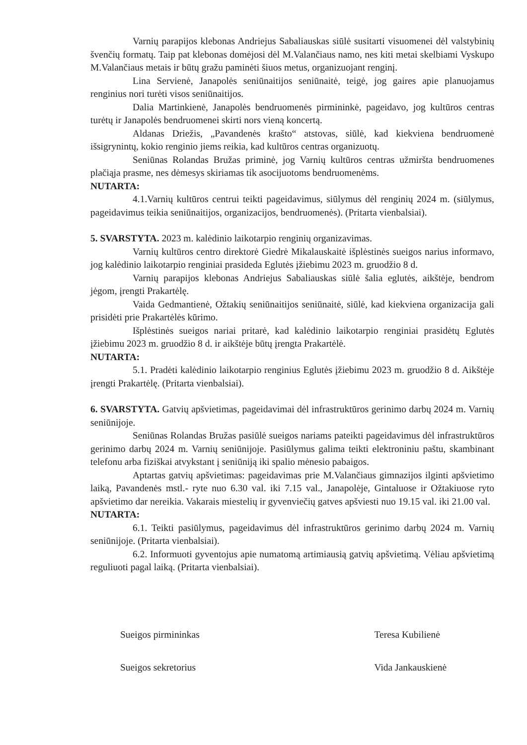Varnių parapijos klebonas Andriejus Sabaliauskas siūlė susitarti visuomenei dėl valstybinių švenčių formatų. Taip pat klebonas domėjosi dėl M.Valančiaus namo, nes kiti metai skelbiami Vyskupo M.Valančiaus metais ir būtų gražu paminėti šiuos metus, organizuojant renginį.
Lina Servienė, Janapolės seniūnaitijos seniūnaitė, teigė, jog gaires apie planuojamus renginius nori turėti visos seniūnaitijos.
Dalia Martinkienė, Janapolės bendruomenės pirmininkė, pageidavo, jog kultūros centras turėtų ir Janapolės bendruomenei skirti nors vieną koncertą.
Aldanas Driežis, „Pavandenės krašto“ atstovas, siūlė, kad kiekviena bendruomenė išsigrynintų, kokio renginio jiems reikia, kad kultūros centras organizuotų.
Seniūnas Rolandas Bružas priminė, jog Varnių kultūros centras užmiršta bendruomenes plačiąja prasme, nes dėmesys skiriamas tik asocijuotoms bendruomenėms.
NUTARTA:
4.1.Varnių kultūros centrui teikti pageidavimus, siūlymus dėl renginių 2024 m. (siūlymus, pageidavimus teikia seniūnaitijos, organizacijos, bendruomenės). (Pritarta vienbalsiai).
5. SVARSTYTA. 2023 m. kalėdinio laikotarpio renginių organizavimas.
Varnių kultūros centro direktorė Giedrė Mikalauskaitė išplėstinės sueigos narius informavo, jog kalėdinio laikotarpio renginiai prasideda Eglutės įžiebimu 2023 m. gruodžio 8 d.
Varnių parapijos klebonas Andriejus Sabaliauskas siūlė šalia eglutės, aikštėje, bendrom jėgom, įrengti Prakartėlę.
Vaida Gedmantienė, Ožtakių seniūnaitijos seniūnaitė, siūlė, kad kiekviena organizacija gali prisidėti prie Prakartėlės kūrimo.
Išplėstinės sueigos nariai pritarė, kad kalėdinio laikotarpio renginiai prasidėtų Eglutės įžiebimu 2023 m. gruodžio 8 d. ir aikštėje būtų įrengta Prakartėlė.
NUTARTA:
5.1. Pradėti kalėdinio laikotarpio renginius Eglutės įžiebimu 2023 m. gruodžio 8 d. Aikštėje įrengti Prakartėlę. (Pritarta vienbalsiai).
6. SVARSTYTA. Gatvių apšvietimas, pageidavimai dėl infrastruktūros gerinimo darbų 2024 m. Varnių seniūnijoje.
Seniūnas Rolandas Bružas pasiūlė sueigos nariams pateikti pageidavimus dėl infrastruktūros gerinimo darbų 2024 m. Varnių seniūnijoje. Pasiūlymus galima teikti elektroniniu paštu, skambinant telefonu arba fiziškai atvykstant į seniūniją iki spalio mėnesio pabaigos.
Aptartas gatvių apšvietimas: pageidavimas prie M.Valančiaus gimnazijos ilginti apšvietimo laiką, Pavandenės mstl.- ryte nuo 6.30 val. iki 7.15 val., Janapolėje, Gintaluose ir Ožtakiuose ryto apšvietimo dar nereikia. Vakarais miestelių ir gyvenviečių gatves apšviesti nuo 19.15 val. iki 21.00 val.
NUTARTA:
6.1. Teikti pasiūlymus, pageidavimus dėl infrastruktūros gerinimo darbų 2024 m. Varnių seniūnijoje. (Pritarta vienbalsiai).
6.2. Informuoti gyventojus apie numatomą artimiausią gatvių apšvietimą. Vėliau apšvietimą reguliuoti pagal laiką. (Pritarta vienbalsiai).
Sueigos pirmininkas Teresa Kubilienė
Sueigos sekretorius Vida Jankauskienė